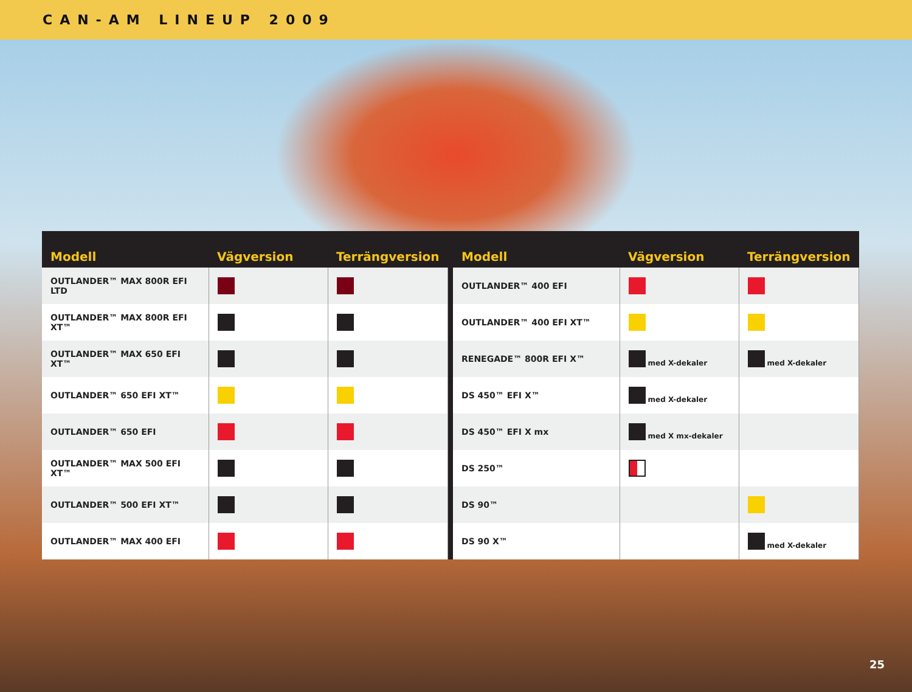CAN-AM LINEUP 2009
| Modell | Vägversion | Terrängversion |
| --- | --- | --- |
| OUTLANDER™ MAX 800R EFI LTD | | |
| OUTLANDER™ MAX 800R EFI XT™ | | |
| OUTLANDER™ MAX 650 EFI XT™ | | |
| OUTLANDER™ 650 EFI XT™ | | |
| OUTLANDER™ 650 EFI | | |
| OUTLANDER™ MAX 500 EFI XT™ | | |
| OUTLANDER™ 500 EFI XT™ | | |
| OUTLANDER™ MAX 400 EFI | | |
| Modell | Vägversion | Terrängversion |
| --- | --- | --- |
| OUTLANDER™ 400 EFI | | |
| OUTLANDER™ 400 EFI XT™ | | |
| RENEGADE™ 800R EFI X™ | med X-dekaler | med X-dekaler |
| DS 450™ EFI X™ | med X-dekaler | |
| DS 450™ EFI X mx | med X mx-dekaler | |
| DS 250™ | | |
| DS 90™ | | |
| DS 90 X™ | | med X-dekaler |
25